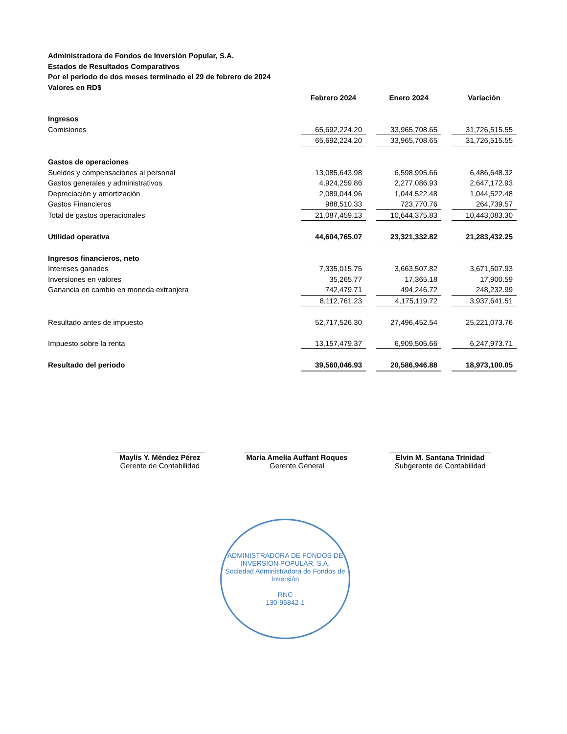Administradora de Fondos de Inversión Popular, S.A.
Estados de Resultados Comparativos
Por el periodo de dos meses terminado el 29 de febrero de 2024
Valores en RD$
| | Febrero 2024 | | Enero 2024 | | Variación |
| --- | --- | --- | --- | --- | --- |
| Ingresos | | | | | |
| Comisiones | 65,692,224.20 | | 33,965,708.65 | | 31,726,515.55 |
| | 65,692,224.20 | | 33,965,708.65 | | 31,726,515.55 |
| Gastos de operaciones | | | | | |
| Sueldos y compensaciones al personal | 13,085,643.98 | | 6,598,995.66 | | 6,486,648.32 |
| Gastos generales y administrativos | 4,924,259.86 | | 2,277,086.93 | | 2,647,172.93 |
| Depreciación y amortización | 2,089,044.96 | | 1,044,522.48 | | 1,044,522.48 |
| Gastos Financieros | 988,510.33 | | 723,770.76 | | 264,739.57 |
| Total de gastos operacionales | 21,087,459.13 | | 10,644,375.83 | | 10,443,083.30 |
| Utilidad operativa | 44,604,765.07 | | 23,321,332.82 | | 21,283,432.25 |
| Ingresos financieros, neto | | | | | |
| Intereses ganados | 7,335,015.75 | | 3,663,507.82 | | 3,671,507.93 |
| Inversiones en valores | 35,265.77 | | 17,365.18 | | 17,900.59 |
| Ganancia en cambio en moneda extranjera | 742,479.71 | | 494,246.72 | | 248,232.99 |
| | 8,112,761.23 | | 4,175,119.72 | | 3,937,641.51 |
| Resultado antes de impuesto | 52,717,526.30 | | 27,496,452.54 | | 25,221,073.76 |
| Impuesto sobre la renta | 13,157,479.37 | | 6,909,505.66 | | 6,247,973.71 |
| Resultado del periodo | 39,560,046.93 | | 20,586,946.88 | | 18,973,100.05 |
______________________
Maylis Y. Méndez Pérez
Gerente de Contabilidad
__________________________
María Amelia Auffant Roques
Gerente General
_________________________
Elvin M. Santana Trinidad
Subgerente de Contabilidad
ADMINISTRADORA DE FONDOS DE INVERSION POPULAR, S.A.
Sociedad Administradora de Fondos de Inversión
RNC
130-96842-1